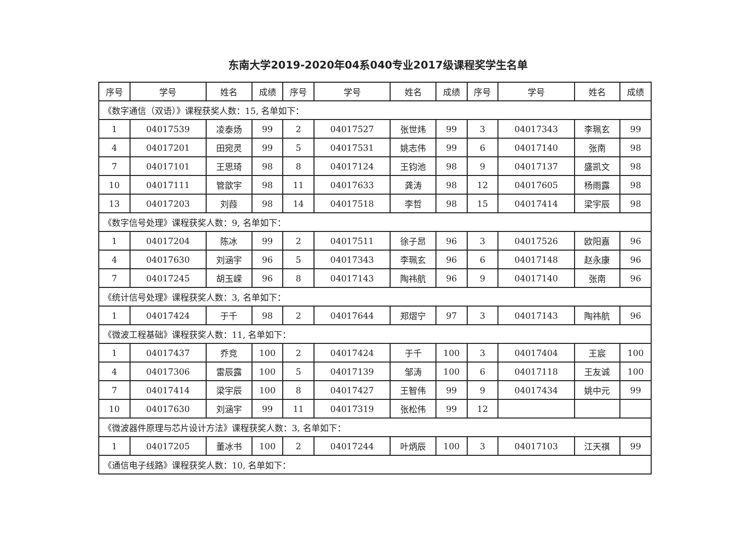东南大学2019-2020年04系040专业2017级课程奖学生名单
| 序号 | 学号 | 姓名 | 成绩 | 序号 | 学号 | 姓名 | 成绩 | 序号 | 学号 | 姓名 | 成绩 |
| --- | --- | --- | --- | --- | --- | --- | --- | --- | --- | --- | --- |
| 《数字通信（双语）》课程获奖人数：15, 名单如下： | | | | | | | | | | | |
| 1 | 04017539 | 凌泰炀 | 99 | 2 | 04017527 | 张世炜 | 99 | 3 | 04017343 | 李珮玄 | 99 |
| 4 | 04017201 | 田宛灵 | 99 | 5 | 04017531 | 姚志伟 | 99 | 6 | 04017140 | 张南 | 98 |
| 7 | 04017101 | 王思琦 | 98 | 8 | 04017124 | 王钧池 | 98 | 9 | 04017137 | 盛凯文 | 98 |
| 10 | 04017111 | 管歆宇 | 98 | 11 | 04017633 | 龚涛 | 98 | 12 | 04017605 | 杨雨露 | 98 |
| 13 | 04017203 | 刘葭 | 98 | 14 | 04017518 | 李哲 | 98 | 15 | 04017414 | 梁宇辰 | 98 |
| 《数字信号处理》课程获奖人数：9, 名单如下： | | | | | | | | | | | |
| 1 | 04017204 | 陈冰 | 99 | 2 | 04017511 | 徐子昂 | 96 | 3 | 04017526 | 欧阳嘉 | 96 |
| 4 | 04017630 | 刘涵宇 | 96 | 5 | 04017343 | 李珮玄 | 96 | 6 | 04017148 | 赵永康 | 96 |
| 7 | 04017245 | 胡玉嵘 | 96 | 8 | 04017143 | 陶祎航 | 96 | 9 | 04017140 | 张南 | 96 |
| 《统计信号处理》课程获奖人数：3, 名单如下： | | | | | | | | | | | |
| 1 | 04017424 | 于千 | 98 | 2 | 04017644 | 郑熠宁 | 97 | 3 | 04017143 | 陶祎航 | 96 |
| 《微波工程基础》课程获奖人数：11, 名单如下： | | | | | | | | | | | |
| 1 | 04017437 | 乔竞 | 100 | 2 | 04017424 | 于千 | 100 | 3 | 04017404 | 王宸 | 100 |
| 4 | 04017306 | 雷辰露 | 100 | 5 | 04017139 | 邹涛 | 100 | 6 | 04017118 | 王友诚 | 100 |
| 7 | 04017414 | 梁宇辰 | 100 | 8 | 04017427 | 王智伟 | 99 | 9 | 04017434 | 姚中元 | 99 |
| 10 | 04017630 | 刘涵宇 | 99 | 11 | 04017319 | 张松伟 | 99 | 12 | | | |
| 《微波器件原理与芯片设计方法》课程获奖人数：3, 名单如下： | | | | | | | | | | | |
| 1 | 04017205 | 董冰书 | 100 | 2 | 04017244 | 叶炳辰 | 100 | 3 | 04017103 | 江天祺 | 99 |
| 《通信电子线路》课程获奖人数：10, 名单如下： | | | | | | | | | | | |